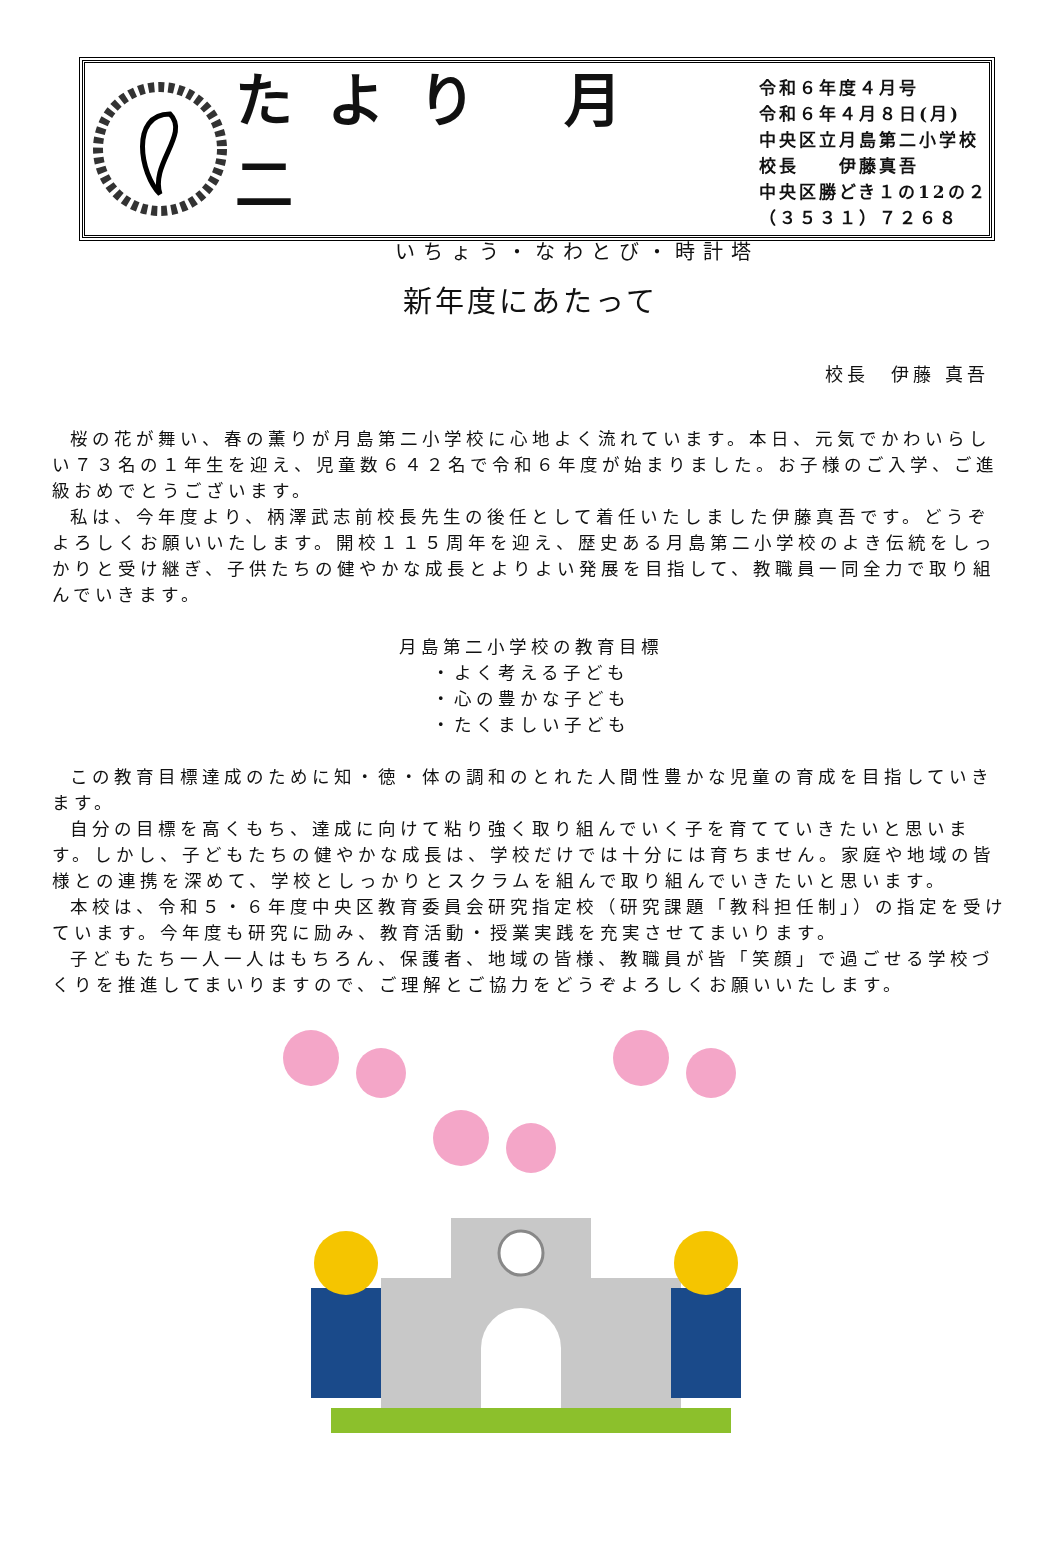たより 月 二
いちょう・なわとび・時計塔
令和６年度４月号
令和６年４月８日(月)
中央区立月島第二小学校
校長　　伊藤真吾
中央区勝どき１の12の２
（３５３１）７２６８
新年度にあたって
校長　伊藤 真吾
桜の花が舞い、春の薫りが月島第二小学校に心地よく流れています。本日、元気でかわいらしい７３名の１年生を迎え、児童数６４２名で令和６年度が始まりました。お子様のご入学、ご進級おめでとうございます。
私は、今年度より、柄澤武志前校長先生の後任として着任いたしました伊藤真吾です。どうぞよろしくお願いいたします。開校１１５周年を迎え、歴史ある月島第二小学校のよき伝統をしっかりと受け継ぎ、子供たちの健やかな成長とよりよい発展を目指して、教職員一同全力で取り組んでいきます。
月島第二小学校の教育目標
・よく考える子ども
・心の豊かな子ども
・たくましい子ども
この教育目標達成のために知・徳・体の調和のとれた人間性豊かな児童の育成を目指していきます。
自分の目標を高くもち、達成に向けて粘り強く取り組んでいく子を育てていきたいと思います。しかし、子どもたちの健やかな成長は、学校だけでは十分には育ちません。家庭や地域の皆様との連携を深めて、学校としっかりとスクラムを組んで取り組んでいきたいと思います。
本校は、令和５・６年度中央区教育委員会研究指定校（研究課題「教科担任制」）の指定を受けています。今年度も研究に励み、教育活動・授業実践を充実させてまいります。
子どもたち一人一人はもちろん、保護者、地域の皆様、教職員が皆「笑顔」で過ごせる学校づくりを推進してまいりますので、ご理解とご協力をどうぞよろしくお願いいたします。